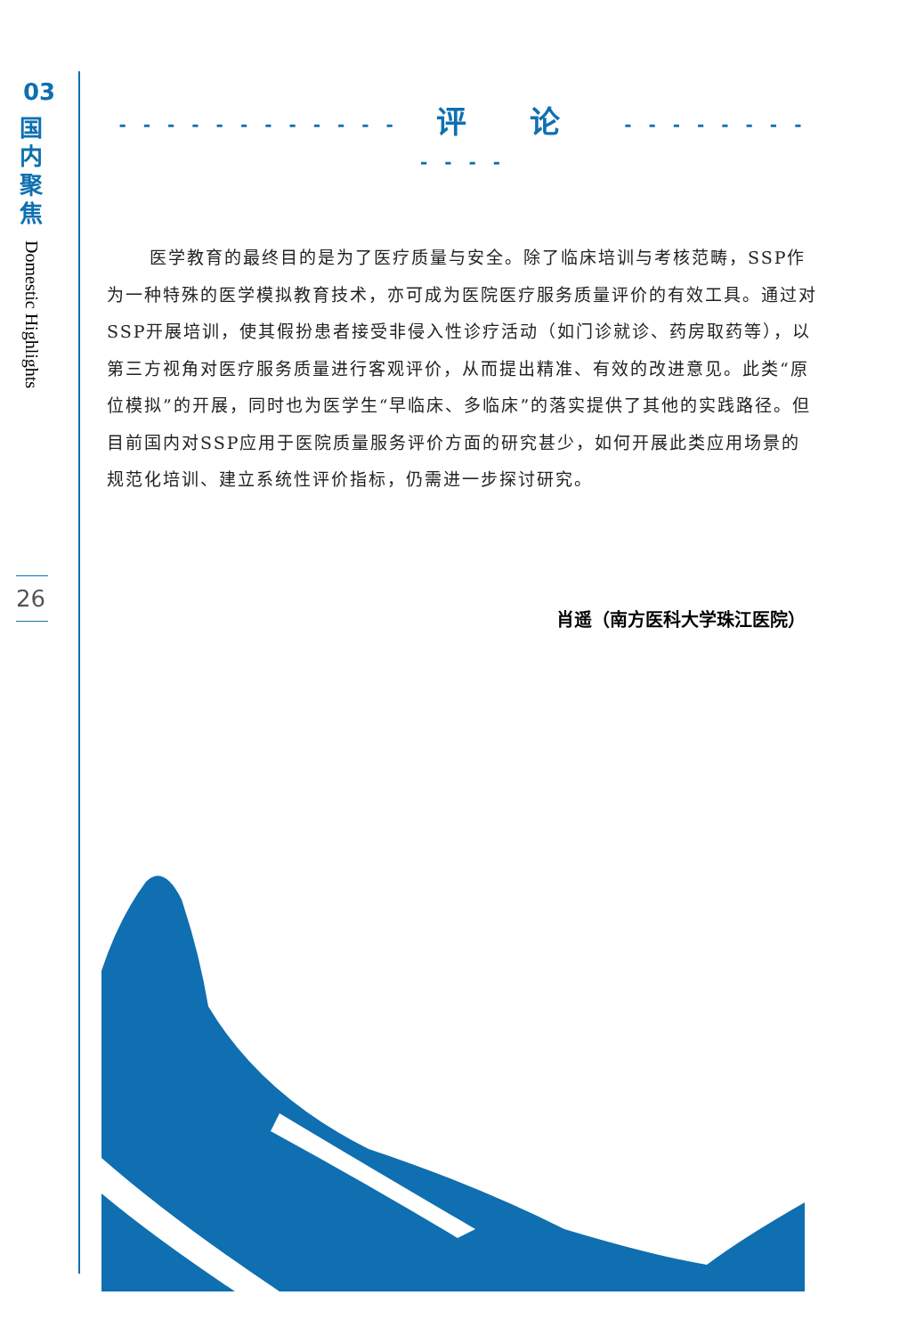03
国内聚焦
Domestic Highlights
26
- - - - - - - - - - - - 评 论 - - - - - - - - - - - -
医学教育的最终目的是为了医疗质量与安全。除了临床培训与考核范畴，SSP作为一种特殊的医学模拟教育技术，亦可成为医院医疗服务质量评价的有效工具。通过对SSP开展培训，使其假扮患者接受非侵入性诊疗活动（如门诊就诊、药房取药等），以第三方视角对医疗服务质量进行客观评价，从而提出精准、有效的改进意见。此类“原位模拟”的开展，同时也为医学生“早临床、多临床”的落实提供了其他的实践路径。但目前国内对SSP应用于医院质量服务评价方面的研究甚少，如何开展此类应用场景的规范化培训、建立系统性评价指标，仍需进一步探讨研究。
肖遥（南方医科大学珠江医院）